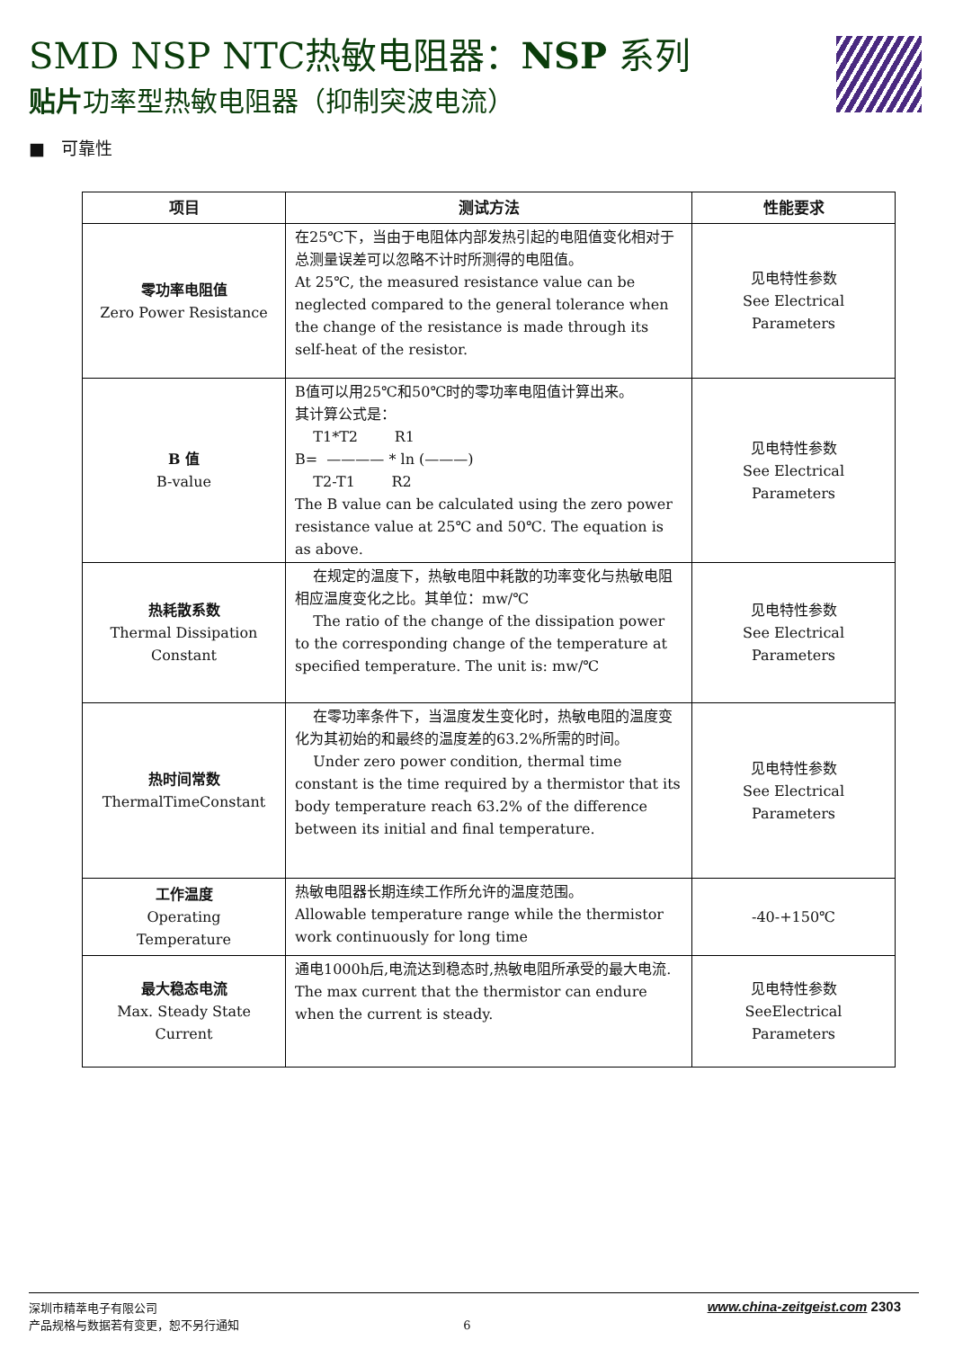SMD NSP NTC热敏电阻器：NSP 系列
贴片功率型热敏电阻器（抑制突波电流）
■ 可靠性
| 项目 | 测试方法 | 性能要求 |
| --- | --- | --- |
| 零功率电阻值 Zero Power Resistance | 在25℃下，当由于电阻体内部发热引起的电阻值变化相对于总测量误差可以忽略不计时所测得的电阻值。 At 25℃, the measured resistance value can be neglected compared to the general tolerance when the change of the resistance is made through its self-heat of the resistor. | 见电特性参数 See Electrical Parameters |
| B 值 B-value | B值可以用25℃和50℃时的零功率电阻值计算出来。 其计算公式是： T1*T2 R1 B= ———— * ln (———) T2-T1 R2 The B value can be calculated using the zero power resistance value at 25℃ and 50℃. The equation is as above. | 见电特性参数 See Electrical Parameters |
| 热耗散系数 Thermal Dissipation Constant | 在规定的温度下，热敏电阻中耗散的功率变化与热敏电阻相应温度变化之比。其单位：mw/℃ The ratio of the change of the dissipation power to the corresponding change of the temperature at specified temperature. The unit is: mw/℃ | 见电特性参数 See Electrical Parameters |
| 热时间常数 ThermalTimeConstant | 在零功率条件下，当温度发生变化时，热敏电阻的温度变化为其初始的和最终的温度差的63.2%所需的时间。 Under zero power condition, thermal time constant is the time required by a thermistor that its body temperature reach 63.2% of the difference between its initial and final temperature. | 见电特性参数 See Electrical Parameters |
| 工作温度 Operating Temperature | 热敏电阻器长期连续工作所允许的温度范围。 Allowable temperature range while the thermistor work continuously for long time | -40-+150℃ |
| 最大稳态电流 Max. Steady State Current | 通电1000h后,电流达到稳态时,热敏电阻所承受的最大电流. The max current that the thermistor can endure when the current is steady. | 见电特性参数 SeeElectrical Parameters |
深圳市精萃电子有限公司 www.china-zeitgeist.com 2303
产品规格与数据若有变更，恕不另行通知 6